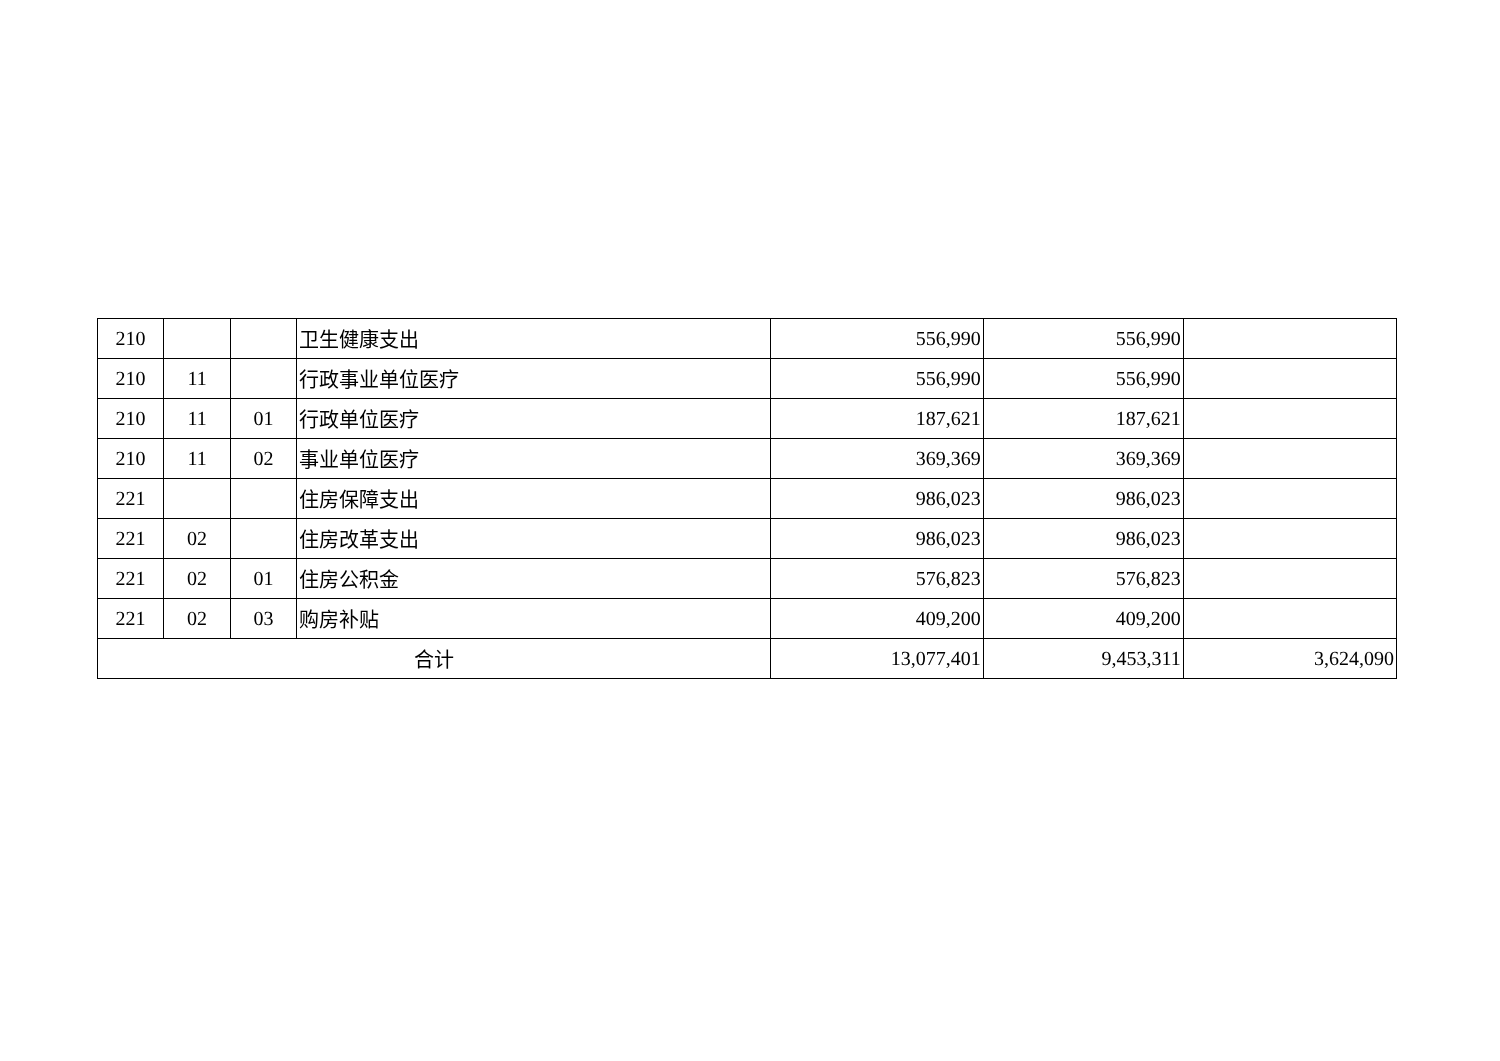| 210 | | | 卫生健康支出 | 556,990 | 556,990 | |
| 210 | 11 | | 行政事业单位医疗 | 556,990 | 556,990 | |
| 210 | 11 | 01 | 行政单位医疗 | 187,621 | 187,621 | |
| 210 | 11 | 02 | 事业单位医疗 | 369,369 | 369,369 | |
| 221 | | | 住房保障支出 | 986,023 | 986,023 | |
| 221 | 02 | | 住房改革支出 | 986,023 | 986,023 | |
| 221 | 02 | 01 | 住房公积金 | 576,823 | 576,823 | |
| 221 | 02 | 03 | 购房补贴 | 409,200 | 409,200 | |
| 合计 | | | | 13,077,401 | 9,453,311 | 3,624,090 |